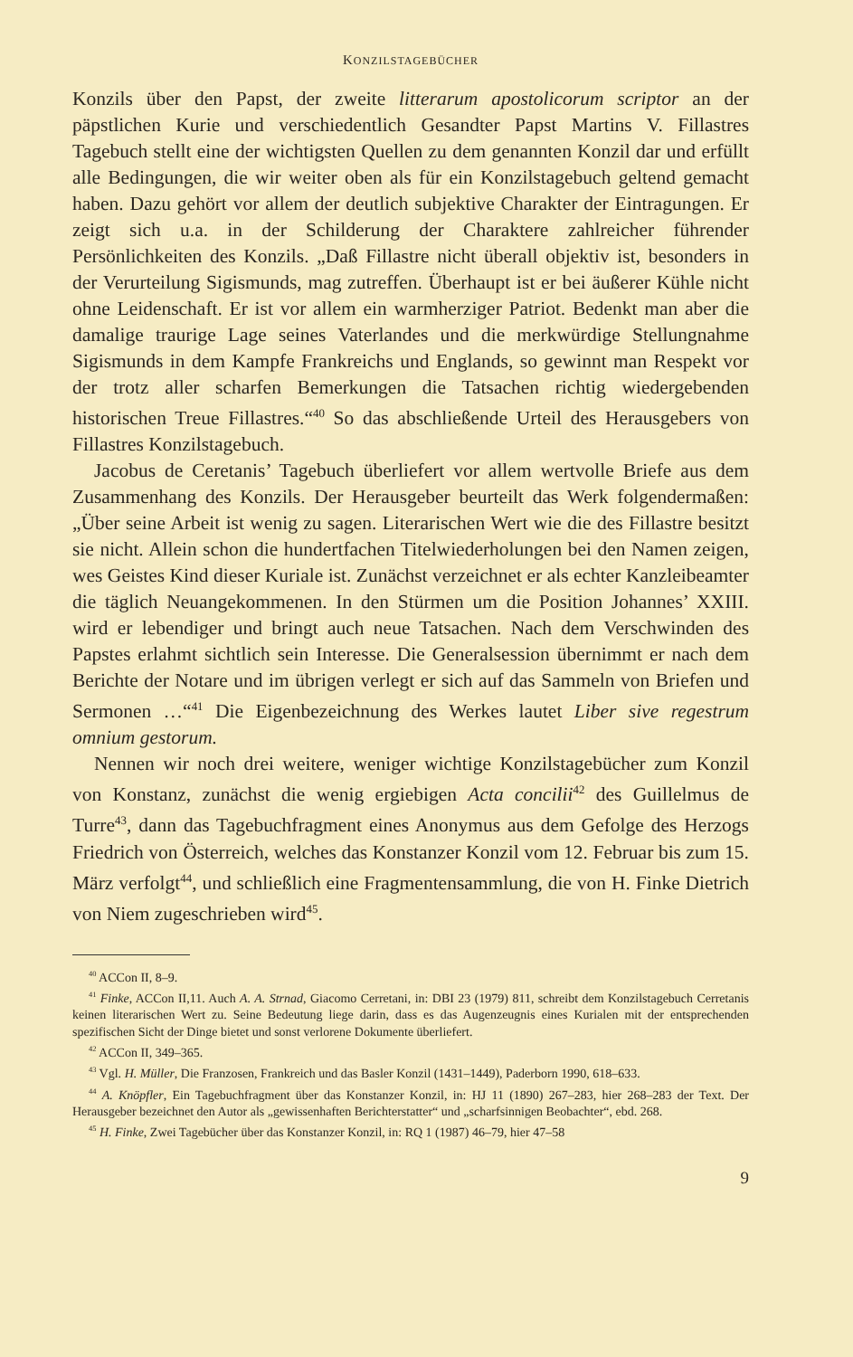KONZILSTAGEBÜCHER
Konzils über den Papst, der zweite litterarum apostolicorum scriptor an der päpstlichen Kurie und verschiedentlich Gesandter Papst Martins V. Fillastres Tagebuch stellt eine der wichtigsten Quellen zu dem genannten Konzil dar und erfüllt alle Bedingungen, die wir weiter oben als für ein Konzilstagebuch geltend gemacht haben. Dazu gehört vor allem der deutlich subjektive Charakter der Eintragungen. Er zeigt sich u.a. in der Schilderung der Charaktere zahlreicher führender Persönlichkeiten des Konzils. „Daß Fillastre nicht überall objektiv ist, besonders in der Verurteilung Sigismunds, mag zutreffen. Überhaupt ist er bei äußerer Kühle nicht ohne Leidenschaft. Er ist vor allem ein warmherziger Patriot. Bedenkt man aber die damalige traurige Lage seines Vaterlandes und die merkwürdige Stellungnahme Sigismunds in dem Kampfe Frankreichs und Englands, so gewinnt man Respekt vor der trotz aller scharfen Bemerkungen die Tatsachen richtig wiedergebenden historischen Treue Fillastres.“<sup>40</sup> So das abschließende Urteil des Herausgebers von Fillastres Konzilstagebuch.
Jacobus de Ceretanis’ Tagebuch überliefert vor allem wertvolle Briefe aus dem Zusammenhang des Konzils. Der Herausgeber beurteilt das Werk folgendermaßen: „Über seine Arbeit ist wenig zu sagen. Literarischen Wert wie die des Fillastre besitzt sie nicht. Allein schon die hundertfachen Titelwiederholungen bei den Namen zeigen, wes Geistes Kind dieser Kuriale ist. Zunächst verzeichnet er als echter Kanzleibeamter die täglich Neuangekommenen. In den Stürmen um die Position Johannes’ XXIII. wird er lebendiger und bringt auch neue Tatsachen. Nach dem Verschwinden des Papstes erlahmt sichtlich sein Interesse. Die Generalsession übernimmt er nach dem Berichte der Notare und im übrigen verlegt er sich auf das Sammeln von Briefen und Sermonen …“<sup>41</sup> Die Eigenbezeichnung des Werkes lautet Liber sive regestrum omnium gestorum.
Nennen wir noch drei weitere, weniger wichtige Konzilstagebücher zum Konzil von Konstanz, zunächst die wenig ergiebigen Acta concilii<sup>42</sup> des Guillelmus de Turre<sup>43</sup>, dann das Tagebuchfragment eines Anonymus aus dem Gefolge des Herzogs Friedrich von Österreich, welches das Konstanzer Konzil vom 12. Februar bis zum 15. März verfolgt<sup>44</sup>, und schließlich eine Fragmentensammlung, die von H. Finke Dietrich von Niem zugeschrieben wird<sup>45</sup>.
<sup>40</sup> ACCon II, 8–9.
<sup>41</sup> Finke, ACCon II,11. Auch A. A. Strnad, Giacomo Cerretani, in: DBI 23 (1979) 811, schreibt dem Konzilstagebuch Cerretanis keinen literarischen Wert zu. Seine Bedeutung liege darin, dass es das Augenzeugnis eines Kurialen mit der entsprechenden spezifischen Sicht der Dinge bietet und sonst verlorene Dokumente überliefert.
<sup>42</sup> ACCon II, 349–365.
<sup>43</sup> Vgl. H. Müller, Die Franzosen, Frankreich und das Basler Konzil (1431–1449), Paderborn 1990, 618–633.
<sup>44</sup> A. Knöpfler, Ein Tagebuchfragment über das Konstanzer Konzil, in: HJ 11 (1890) 267–283, hier 268–283 der Text. Der Herausgeber bezeichnet den Autor als „gewissenhaften Berichterstatter“ und „scharfsinnigen Beobachter“, ebd. 268.
<sup>45</sup> H. Finke, Zwei Tagebücher über das Konstanzer Konzil, in: RQ 1 (1987) 46–79, hier 47–58
9